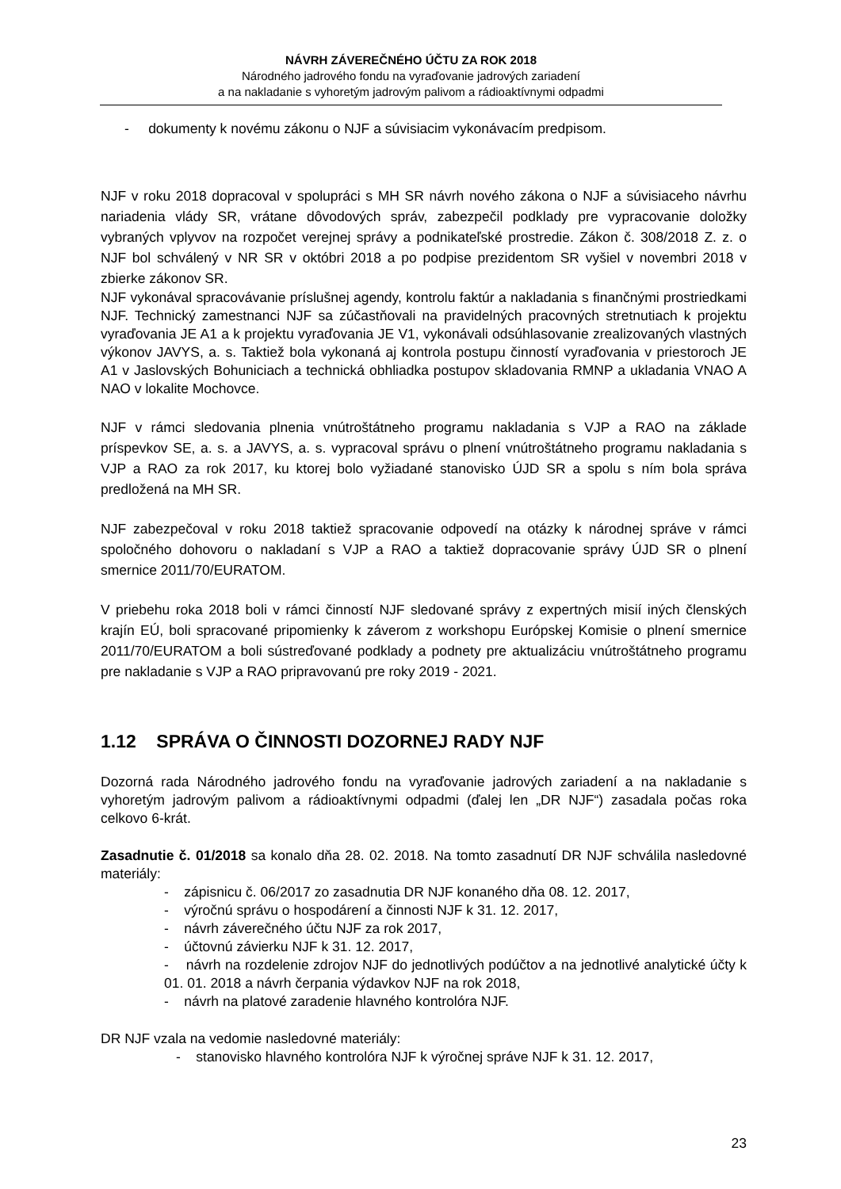NÁVRH ZÁVEREČNÉHO ÚČTU ZA ROK 2018
Národného jadrového fondu na vyraďovanie jadrových zariadení
a na nakladanie s vyhoretým jadrovým palivom a rádioaktívnymi odpadmi
- dokumenty k novému zákonu o NJF a súvisiacim vykonávacím predpisom.
NJF v roku 2018 dopracoval v spolupráci s MH SR návrh nového zákona o NJF a súvisiaceho návrhu nariadenia vlády SR, vrátane dôvodových správ, zabezpečil podklady pre vypracovanie doložky vybraných vplyvov na rozpočet verejnej správy a podnikateľské prostredie. Zákon č. 308/2018 Z. z. o NJF bol schválený v NR SR v októbri 2018 a po podpise prezidentom SR vyšiel v novembri 2018 v zbierke zákonov SR.
NJF vykonával spracovávanie príslušnej agendy, kontrolu faktúr a nakladania s finančnými prostriedkami NJF. Technický zamestnanci NJF sa zúčastňovali na pravidelných pracovných stretnutiach k projektu vyraďovania JE A1 a k projektu vyraďovania JE V1, vykonávali odsúhlasovanie zrealizovaných vlastných výkonov JAVYS, a. s. Taktiež bola vykonaná aj kontrola postupu činností vyraďovania v priestoroch JE A1 v Jaslovských Bohuniciach a technická obhliadka postupov skladovania RMNP a ukladania VNAO A NAO v lokalite Mochovce.
NJF v rámci sledovania plnenia vnútroštátneho programu nakladania s VJP a RAO na základe príspevkov SE, a. s. a JAVYS, a. s. vypracoval správu o plnení vnútroštátneho programu nakladania s VJP a RAO za rok 2017, ku ktorej bolo vyžiadané stanovisko ÚJD SR a spolu s ním bola správa predložená na MH SR.
NJF zabezpečoval v roku 2018 taktiež spracovanie odpovedí na otázky k národnej správe v rámci spoločného dohovoru o nakladaní s VJP a RAO a taktiež dopracovanie správy ÚJD SR o plnení smernice 2011/70/EURATOM.
V priebehu roka 2018 boli v rámci činností NJF sledované správy z expertných misií iných členských krajín EÚ, boli spracované pripomienky k záverom z workshopu Európskej Komisie o plnení smernice 2011/70/EURATOM a boli sústreďované podklady a podnety pre aktualizáciu vnútroštátneho programu pre nakladanie s VJP a RAO pripravovanú pre roky 2019 - 2021.
1.12 SPRÁVA O ČINNOSTI DOZORNEJ RADY NJF
Dozorná rada Národného jadrového fondu na vyraďovanie jadrových zariadení a na nakladanie s vyhoretým jadrovým palivom a rádioaktívnymi odpadmi (ďalej len „DR NJF“) zasadala počas roka celkovo 6-krát.
Zasadnutie č. 01/2018 sa konalo dňa 28. 02. 2018. Na tomto zasadnutí DR NJF schválila nasledovné materiály:
- zápisnicu č. 06/2017 zo zasadnutia DR NJF konaného dňa 08. 12. 2017,
- výročnú správu o hospodárení a činnosti NJF k 31. 12. 2017,
- návrh záverečného účtu NJF za rok 2017,
- účtovnú závierku NJF k 31. 12. 2017,
- návrh na rozdelenie zdrojov NJF do jednotlivých podúčtov a na jednotlivé analytické účty k 01. 01. 2018 a návrh čerpania výdavkov NJF na rok 2018,
- návrh na platové zaradenie hlavného kontrolóra NJF.
DR NJF vzala na vedomie nasledovné materiály:
- stanovisko hlavného kontrolóra NJF k výročnej správe NJF k 31. 12. 2017,
23